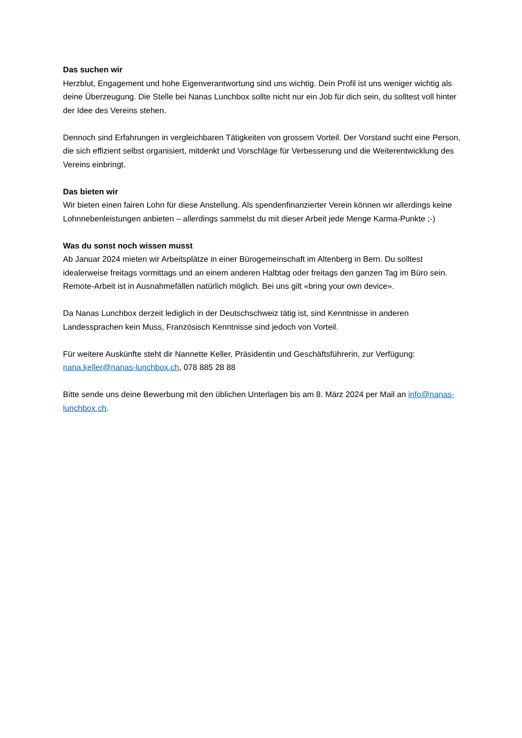Das suchen wir
Herzblut, Engagement und hohe Eigenverantwortung sind uns wichtig. Dein Profil ist uns weniger wichtig als deine Überzeugung. Die Stelle bei Nanas Lunchbox sollte nicht nur ein Job für dich sein, du solltest voll hinter der Idee des Vereins stehen.
Dennoch sind Erfahrungen in vergleichbaren Tätigkeiten von grossem Vorteil. Der Vorstand sucht eine Person, die sich effizient selbst organisiert, mitdenkt und Vorschläge für Verbesserung und die Weiterentwicklung des Vereins einbringt.
Das bieten wir
Wir bieten einen fairen Lohn für diese Anstellung. Als spendenfinanzierter Verein können wir allerdings keine Lohnnebenleistungen anbieten – allerdings sammelst du mit dieser Arbeit jede Menge Karma-Punkte ;-)
Was du sonst noch wissen musst
Ab Januar 2024 mieten wir Arbeitsplätze in einer Bürogemeinschaft im Altenberg in Bern. Du solltest idealerweise freitags vormittags und an einem anderen Halbtag oder freitags den ganzen Tag im Büro sein. Remote-Arbeit ist in Ausnahmefällen natürlich möglich. Bei uns gilt «bring your own device».
Da Nanas Lunchbox derzeit lediglich in der Deutschschweiz tätig ist, sind Kenntnisse in anderen Landessprachen kein Muss, Französisch Kenntnisse sind jedoch von Vorteil.
Für weitere Auskünfte steht dir Nannette Keller, Präsidentin und Geschäftsführerin, zur Verfügung: nana.keller@nanas-lunchbox.ch, 078 885 28 88
Bitte sende uns deine Bewerbung mit den üblichen Unterlagen bis am 8. März 2024 per Mail an info@nanas-lunchbox.ch.